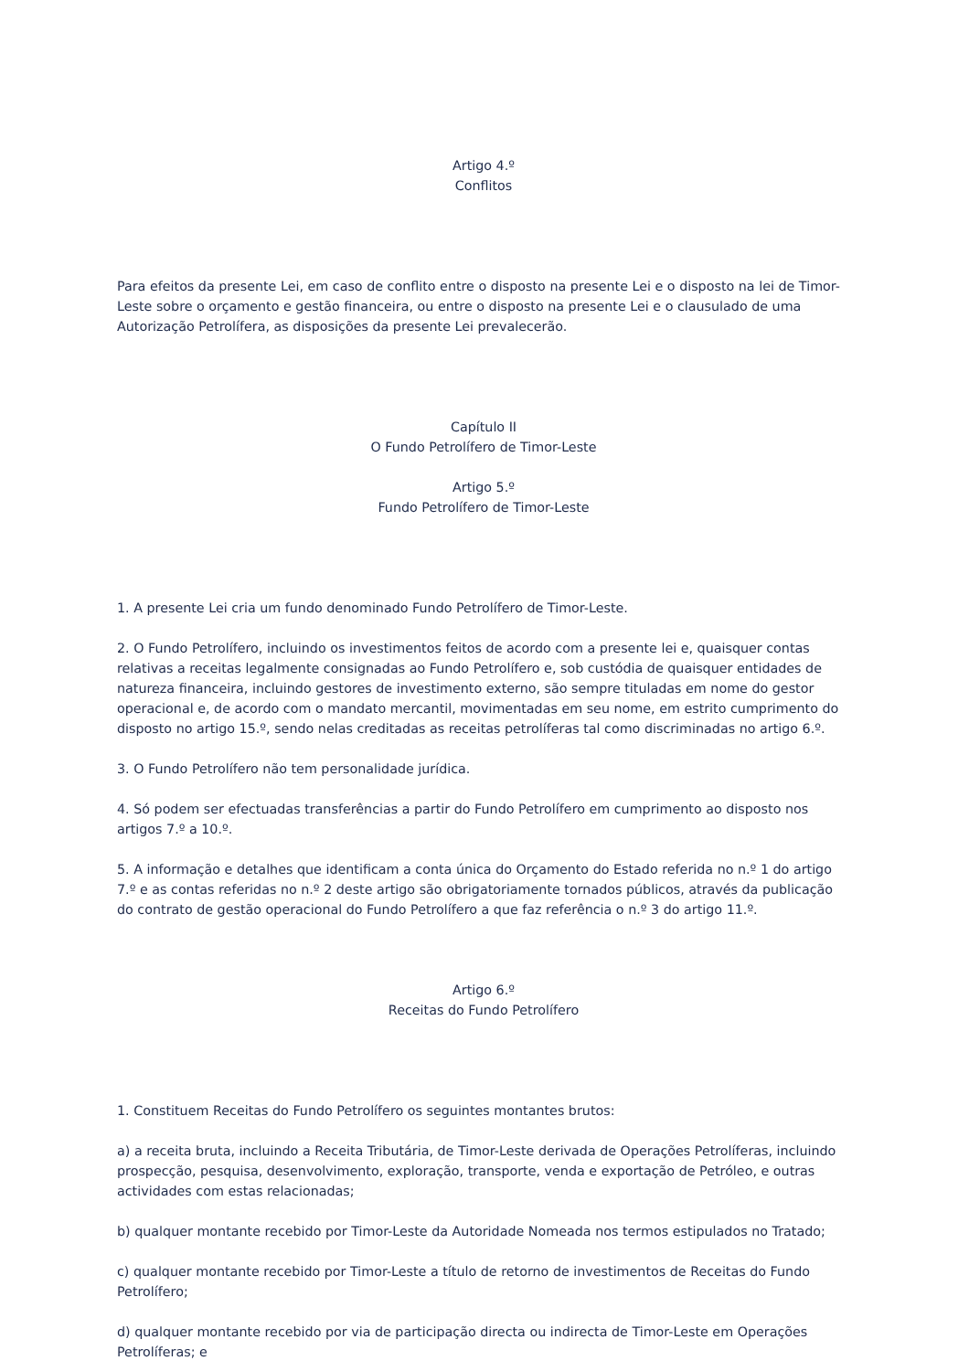Artigo 4.º
Conflitos
Para efeitos da presente Lei, em caso de conflito entre o disposto na presente Lei e o disposto na lei de Timor-Leste sobre o orçamento e gestão financeira, ou entre o disposto na presente Lei e o clausulado de uma Autorização Petrolífera, as disposições da presente Lei prevalecerão.
Capítulo II
O Fundo Petrolífero de Timor-Leste
Artigo 5.º
Fundo Petrolífero de Timor-Leste
1. A presente Lei cria um fundo denominado Fundo Petrolífero de Timor-Leste.
2. O Fundo Petrolífero, incluindo os investimentos feitos de acordo com a presente lei e, quaisquer contas relativas a receitas legalmente consignadas ao Fundo Petrolífero e, sob custódia de quaisquer entidades de natureza financeira, incluindo gestores de investimento externo, são sempre tituladas em nome do gestor operacional e, de acordo com o mandato mercantil, movimentadas em seu nome, em estrito cumprimento do disposto no artigo 15.º, sendo nelas creditadas as receitas petrolíferas tal como discriminadas no artigo 6.º.
3. O Fundo Petrolífero não tem personalidade jurídica.
4. Só podem ser efectuadas transferências a partir do Fundo Petrolífero em cumprimento ao disposto nos artigos 7.º a 10.º.
5. A informação e detalhes que identificam a conta única do Orçamento do Estado referida no n.º 1 do artigo 7.º e as contas referidas no n.º 2 deste artigo são obrigatoriamente tornados públicos, através da publicação do contrato de gestão operacional do Fundo Petrolífero a que faz referência o n.º 3 do artigo 11.º.
Artigo 6.º
Receitas do Fundo Petrolífero
1. Constituem Receitas do Fundo Petrolífero os seguintes montantes brutos:
a) a receita bruta, incluindo a Receita Tributária, de Timor-Leste derivada de Operações Petrolíferas, incluindo prospecção, pesquisa, desenvolvimento, exploração, transporte, venda e exportação de Petróleo, e outras actividades com estas relacionadas;
b) qualquer montante recebido por Timor-Leste da Autoridade Nomeada nos termos estipulados no Tratado;
c) qualquer montante recebido por Timor-Leste a título de retorno de investimentos de Receitas do Fundo Petrolífero;
d) qualquer montante recebido por via de participação directa ou indirecta de Timor-Leste em Operações Petrolíferas; e